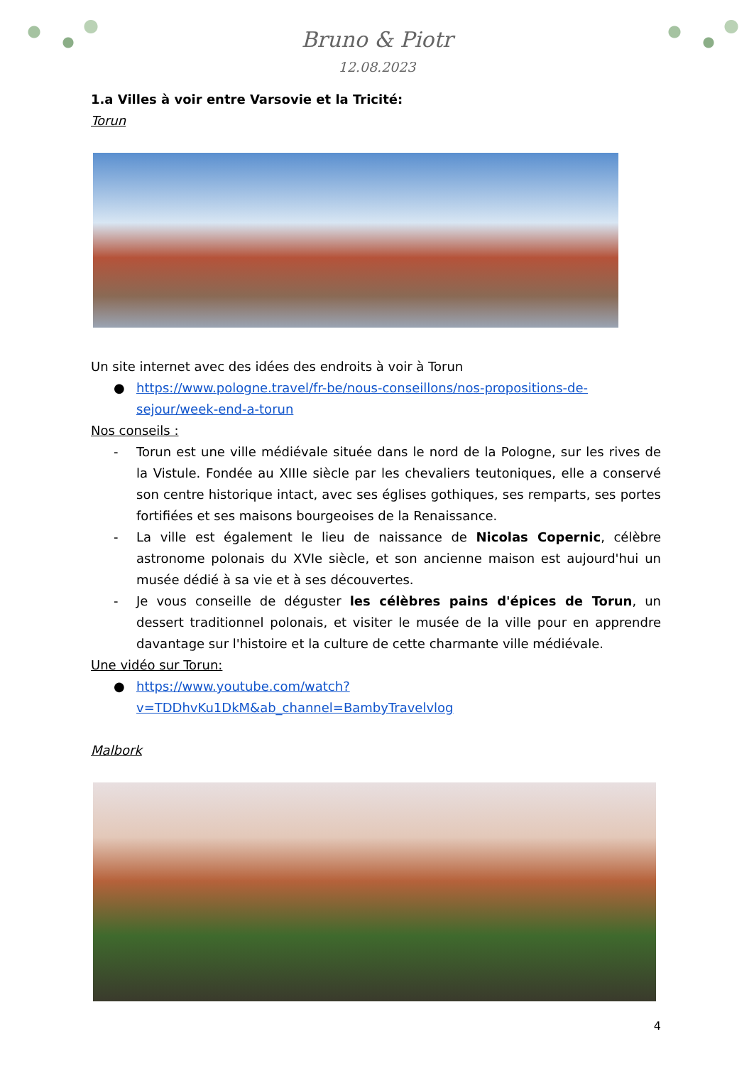Bruno & Piotr
12.08.2023
1.a Villes à voir entre Varsovie et la Tricité:
Torun
Un site internet avec des idées des endroits à voir à Torun
● https://www.pologne.travel/fr-be/nous-conseillons/nos-propositions-de-sejour/week-end-a-torun
Nos conseils :
- Torun est une ville médiévale située dans le nord de la Pologne, sur les rives de la Vistule. Fondée au XIIIe siècle par les chevaliers teutoniques, elle a conservé son centre historique intact, avec ses églises gothiques, ses remparts, ses portes fortifiées et ses maisons bourgeoises de la Renaissance.
- La ville est également le lieu de naissance de Nicolas Copernic, célèbre astronome polonais du XVIe siècle, et son ancienne maison est aujourd'hui un musée dédié à sa vie et à ses découvertes.
- Je vous conseille de déguster les célèbres pains d'épices de Torun, un dessert traditionnel polonais, et visiter le musée de la ville pour en apprendre davantage sur l'histoire et la culture de cette charmante ville médiévale.
Une vidéo sur Torun:
● https://www.youtube.com/watch?v=TDDhvKu1DkM&ab_channel=BambyTravelvlog
Malbork
4